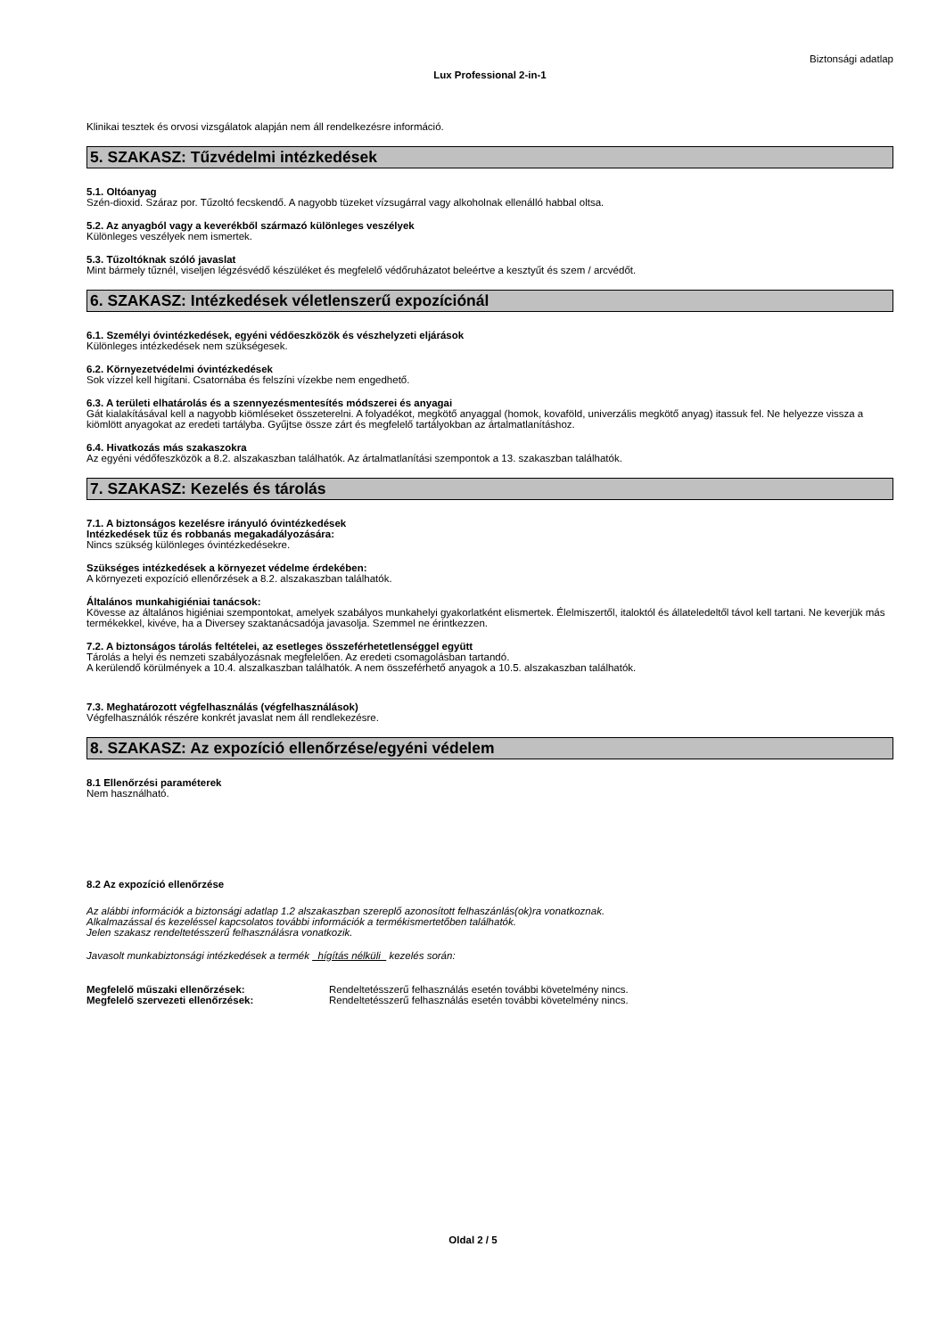Biztonsági adatlap
Lux Professional 2-in-1
Klinikai tesztek és orvosi vizsgálatok alapján nem áll rendelkezésre információ.
5. SZAKASZ: Tűzvédelmi intézkedések
5.1. Oltóanyag
Szén-dioxid. Száraz por. Tűzoltó fecskendő. A nagyobb tüzeket vízsugárral vagy alkoholnak ellenálló habbal oltsa.
5.2. Az anyagból vagy a keverékből származó különleges veszélyek
Különleges veszélyek nem ismertek.
5.3. Tűzoltóknak szóló javaslat
Mint bármely tűznél, viseljen légzésvédő készüléket és megfelelő védőruházatot beleértve a kesztyűt és szem / arcvédőt.
6. SZAKASZ: Intézkedések véletlenszerű expozíciónál
6.1. Személyi óvintézkedések, egyéni védőeszközök és vészhelyzeti eljárások
Különleges intézkedések nem szükségesek.
6.2. Környezetvédelmi óvintézkedések
Sok vízzel kell higítani. Csatornába és felszíni vízekbe nem engedhető.
6.3. A területi elhatárolás és a szennyezésmentesítés módszerei és anyagai
Gát kialakításával kell a nagyobb kiömléseket összeterelni. A folyadékot, megkötő anyaggal (homok, kovaföld, univerzális megkötő anyag) itassuk fel. Ne helyezze vissza a kiömlött anyagokat az eredeti tartályba. Gyűjtse össze zárt és megfelelő tartályokban az ártalmatlanításhoz.
6.4. Hivatkozás más szakaszokra
Az egyéni védőfeszközök a 8.2. alszakaszban találhatók. Az ártalmatlanítási szempontok a 13. szakaszban találhatók.
7. SZAKASZ: Kezelés és tárolás
7.1. A biztonságos kezelésre irányuló óvintézkedések
Intézkedések tűz és robbanás megakadályozására:
Nincs szükség különleges óvintézkedésekre.
Szükséges intézkedések a környezet védelme érdekében:
A környezeti expozíció ellenőrzések a 8.2. alszakaszban találhatók.
Általános munkahigiéniai tanácsok:
Kövesse az általános higiéniai szempontokat, amelyek szabályos munkahelyi gyakorlatként elismertek. Élelmiszertől, italoktól és állateledeltől távol kell tartani. Ne keverjük más termékekkel, kivéve, ha a Diversey szaktanácsadója javasolja. Szemmel ne érintkezzen.
7.2. A biztonságos tárolás feltételei, az esetleges összeférhetetlenséggel együtt
Tárolás a helyi és nemzeti szabályozásnak megfelelően. Az eredeti csomagolásban tartandó.
A kerülendő körülmények a 10.4. alszalkaszban találhatók. A nem összeférhető anyagok a 10.5. alszakaszban találhatók.
7.3. Meghatározott végfelhasználás (végfelhasználások)
Végfelhasználók részére konkrét javaslat nem áll rendlekezésre.
8. SZAKASZ: Az expozíció ellenőrzése/egyéni védelem
8.1 Ellenőrzési paraméterek
Nem használható.
8.2 Az expozíció ellenőrzése
Az alábbi információk a biztonsági adatlap 1.2 alszakaszban szereplő azonosított felhaszánlás(ok)ra vonatkoznak.
Alkalmazással és kezeléssel kapcsolatos további információk a termékismertetőben találhatók.
Jelen szakasz rendeltetésszerű felhasználásra vonatkozik.
Javasolt munkabiztonsági intézkedések a termék hígítás nélküli kezelés során:
Megfelelő műszaki ellenőrzések: Rendeltetésszerű felhasználás esetén további követelmény nincs.
Megfelelő szervezeti ellenőrzések: Rendeltetésszerű felhasználás esetén további követelmény nincs.
Oldal 2 / 5